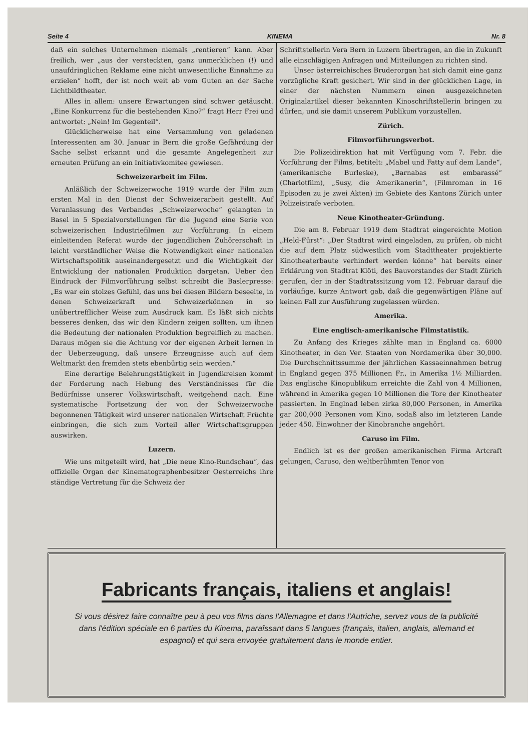Seite 4 KINEMA Nr. 8
daß ein solches Unternehmen niemals „rentieren“ kann. Aber freilich, wer „aus der versteckten, ganz unmerklichen (!) und unaufdringlichen Reklame eine nicht unwesentliche Einnahme zu erzielen“ hofft, der ist noch weit ab vom Guten an der Sache Lichtbildtheater.
Alles in allem: unsere Erwartungen sind schwer getäuscht. „Eine Konkurrenz für die bestehenden Kino?“ fragt Herr Frei und antwortet: „Nein! Im Gegenteil“.
Glücklicherweise hat eine Versammlung von geladenen Interessenten am 30. Januar in Bern die große Gefährdung der Sache selbst erkannt und die gesamte Angelegenheit zur erneuten Prüfung an ein Initiativkomitee gewiesen.
Schweizerarbeit im Film.
Anläßlich der Schweizerwoche 1919 wurde der Film zum ersten Mal in den Dienst der Schweizerarbeit gestellt. Auf Veranlassung des Verbandes „Schweizerwoche“ gelangten in Basel in 5 Spezialvorstellungen für die Jugend eine Serie von schweizerischen Industriefilmen zur Vorführung. In einem einleitenden Referat wurde der jugendlichen Zuhörerschaft in leicht verständlicher Weise die Notwendigkeit einer nationalen Wirtschaftspolitik auseinandergesetzt und die Wichtigkeit der Entwicklung der nationalen Produktion dargetan. Ueber den Eindruck der Filmvorführung selbst schreibt die Baslerpresse: „Es war ein stolzes Gefühl, das uns bei diesen Bildern beseelte, in denen Schweizerkraft und Schweizerkönnen in so unübertrefflicher Weise zum Ausdruck kam. Es läßt sich nichts besseres denken, das wir den Kindern zeigen sollten, um ihnen die Bedeutung der nationalen Produktion begreiflich zu machen. Daraus mögen sie die Achtung vor der eigenen Arbeit lernen in der Ueberzeugung, daß unsere Erzeugnisse auch auf dem Weltmarkt den fremden stets ebenbürtig sein werden.“
Eine derartige Belehrungstätigkeit in Jugendkreisen kommt der Forderung nach Hebung des Verständnisses für die Bedürfnisse unserer Volkswirtschaft, weitgehend nach. Eine systematische Fortsetzung der von der Schweizerwoche begonnenen Tätigkeit wird unserer nationalen Wirtschaft Früchte einbringen, die sich zum Vorteil aller Wirtschaftsgruppen auswirken.
Luzern.
Wie uns mitgeteilt wird, hat „Die neue Kino-Rundschau“, das offizielle Organ der Kinematographenbesitzer Oesterreichs ihre ständige Vertretung für die Schweiz der
Schriftstellerin Vera Bern in Luzern übertragen, an die in Zukunft alle einschlägigen Anfragen und Mitteilungen zu richten sind.
Unser österreichisches Bruderorgan hat sich damit eine ganz vorzügliche Kraft gesichert. Wir sind in der glücklichen Lage, in einer der nächsten Nummern einen ausgezeichneten Originalartikel dieser bekannten Kinoschriftstellerin bringen zu dürfen, und sie damit unserem Publikum vorzustellen.
Zürich.
Filmvorführungsverbot.
Die Polizeidirektion hat mit Verfügung vom 7. Febr. die Vorführung der Films, betitelt: „Mabel und Fatty auf dem Lande“, (amerikanische Burleske), „Barnabas est embarassé“ (Charlotfilm), „Susy, die Amerikanerin“, (Filmroman in 16 Episoden zu je zwei Akten) im Gebiete des Kantons Zürich unter Polizeistrafe verboten.
Neue Kinotheater-Gründung.
Die am 8. Februar 1919 dem Stadtrat eingereichte Motion „Held-Fürst“: „Der Stadtrat wird eingeladen, zu prüfen, ob nicht die auf dem Platz südwestlich vom Stadttheater projektierte Kinotheaterbaute verhindert werden könne“ hat bereits einer Erklärung von Stadtrat Klöti, des Bauvorstandes der Stadt Zürich gerufen, der in der Stadtratssitzung vom 12. Februar darauf die vorläufige, kurze Antwort gab, daß die gegenwärtigen Pläne auf keinen Fall zur Ausführung zugelassen würden.
Amerika.
Eine englisch-amerikanische Filmstatistik.
Zu Anfang des Krieges zählte man in England ca. 6000 Kinotheater, in den Ver. Staaten von Nordamerika über 30,000. Die Durchschnittssumme der jährlichen Kassaeinnahmen betrug in England gegen 375 Millionen Fr., in Amerika 1½ Milliarden. Das englische Kinopublikum erreichte die Zahl von 4 Millionen, während in Amerika gegen 10 Millionen die Tore der Kinotheater passierten. In Englnad leben zirka 80,000 Personen, in Amerika gar 200,000 Personen vom Kino, sodaß also im letzteren Lande jeder 450. Einwohner der Kinobranche angehört.
Caruso im Film.
Endlich ist es der großen amerikanischen Firma Artcraft gelungen, Caruso, den weltberühmten Tenor von
Fabricants français, italiens et anglais!
Si vous désirez faire connaître peu à peu vos films dans l'Allemagne et dans l'Autriche, servez vous de la publicité dans l'édition spéciale en 6 parties du Kinema, paraîssant dans 5 langues (français, italien, anglais, allemand et espagnol) et qui sera envoyée gratuitement dans le monde entier.